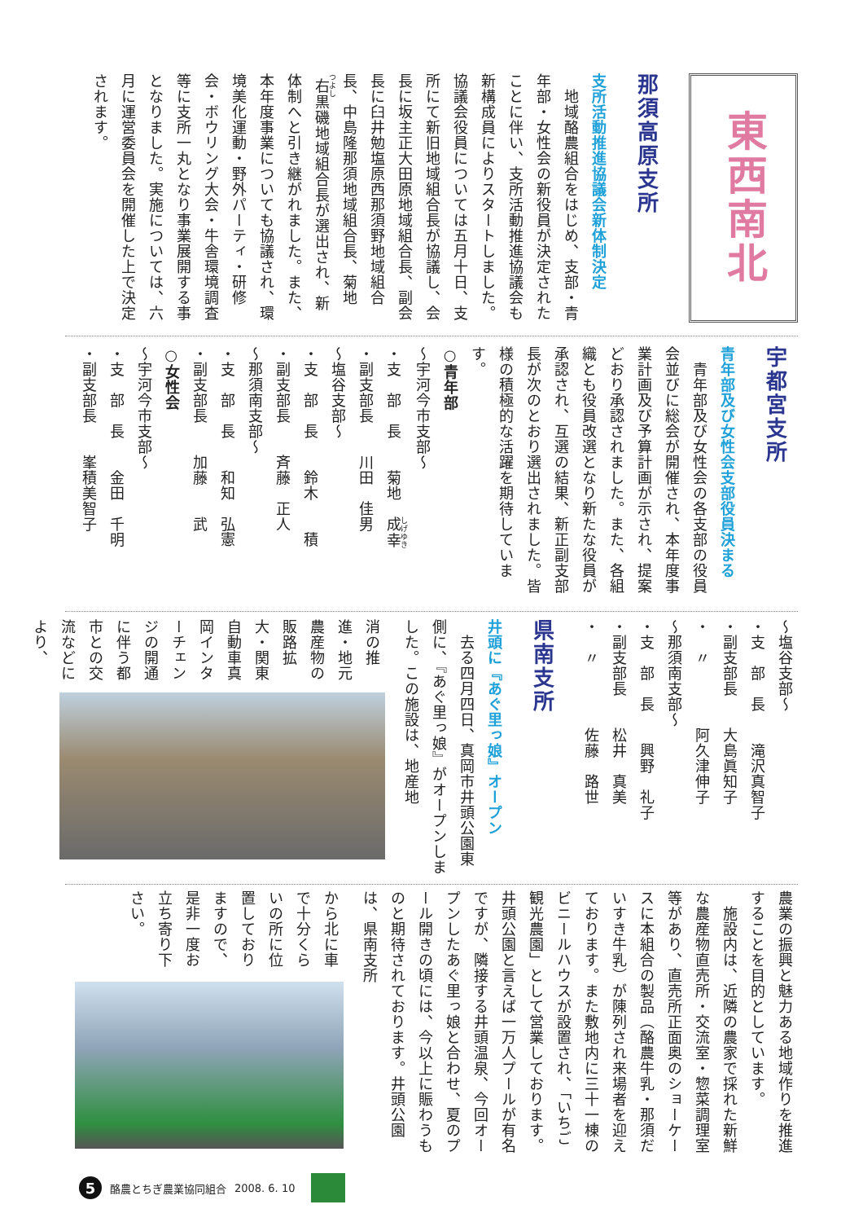東西南北
那須高原支所
支所活動推進協議会新体制決定
　地域酪農組合をはじめ、支部・青年部・女性会の新役員が決定されたことに伴い、支所活動推進協議会も新構成員によりスタートしました。協議会役員については五月十日、支所にて新旧地域組合長が協議し、会長に坂主正大田原地域組合長、副会長に臼井勉塩原西那須野地域組合長、中島隆那須地域組合長、菊地右黒磯地域組合長が選出され、新体制へと引き継がれました。また、本年度事業についても協議され、環境美化運動・野外パーティ・研修会・ボウリング大会・牛舎環境調査等に支所一丸となり事業展開する事となりました。実施については、六月に運営委員会を開催した上で決定されます。
宇都宮支所
青年部及び女性会支部役員決まる
　青年部及び女性会の各支部の役員会並びに総会が開催され、本年度事業計画及び予算計画が示され、提案どおり承認されました。また、各組織とも役員改選となり新たな役員が承認され、互選の結果、新正副支部長が次のとおり選出されました。皆様の積極的な活躍を期待しています。
○青年部
～宇河今市支部～
・支　部　長　　菊地　成幸
・副支部長　　川田　佳男
～塩谷支部～
・支　部　長　　鈴木　　積
・副支部長　　斉藤　正人
～那須南支部～
・支　部　長　　和知　弘憲
・副支部長　　加藤　　武
○女性会
～宇河今市支部～
・支　部　長　　金田　千明
・副支部長　　峯積美智子
～塩谷支部～
・支　部　長　　滝沢真智子
・副支部長　　大島眞知子
・　〃　　　　阿久津伸子
～那須南支部～
・支　部　長　　興野　礼子
・副支部長　　松井　真美
・　〃　　　　佐藤　路世
県南支所
井頭に『あぐ里っ娘』オープン
　去る四月四日、真岡市井頭公園東側に、『あぐ里っ娘』がオープンしました。この施設は、地産地
消の推進・地元農産物の販路拡大・関東自動車真岡インターチェンジの開通に伴う都市との交流などにより、
農業の振興と魅力ある地域作りを推進することを目的としています。
　施設内は、近隣の農家で採れた新鮮な農産物直売所・交流室・惣菜調理室等があり、直売所正面奥のショーケースに本組合の製品（酪農牛乳・那須だいすき牛乳）が陳列され来場者を迎えております。また敷地内に三十一棟のビニールハウスが設置され、「いちご観光農園」として営業しております。井頭公園と言えば一万人プールが有名ですが、隣接する井頭温泉、今回オープンしたあぐ里っ娘と合わせ、夏のプール開きの頃には、今以上に賑わうものと期待されております。井頭公園は、県南支所
から北に車で十分くらいの所に位置しておりますので、是非一度お立ち寄り下さい。
5
酪農とちぎ農業協同組合 2008. 6. 10